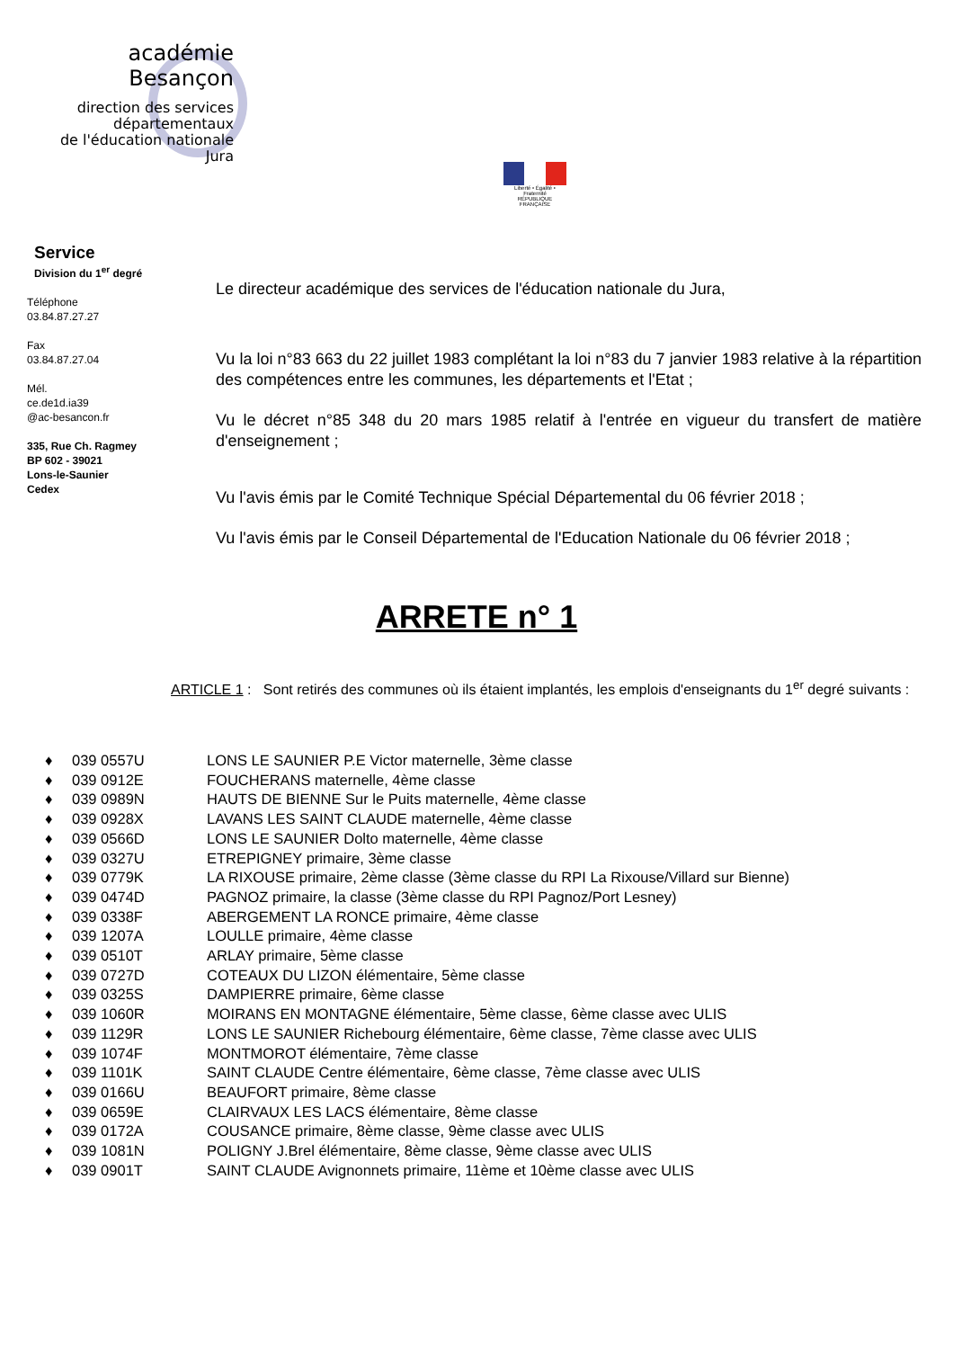académie
Besançon
direction des services
départementaux
de l'éducation nationale
Jura
Liberté • Égalité • Fraternité
RÉPUBLIQUE FRANÇAISE
Service
Division du 1<sup>er</sup> degré
Téléphone
03.84.87.27.27
Fax
03.84.87.27.04
Mél.
ce.de1d.ia39
@ac-besancon.fr
335, Rue Ch. Ragmey
BP 602 - 39021
Lons-le-Saunier
Cedex
Le directeur académique des services de l'éducation nationale du Jura,
Vu la loi n°83 663 du 22 juillet 1983 complétant la loi n°83 du 7 janvier 1983 relative à la répartition des compétences entre les communes, les départements et l'Etat ;
Vu le décret n°85 348 du 20 mars 1985 relatif à l'entrée en vigueur du transfert de matière d'enseignement ;
Vu l'avis émis par le Comité Technique Spécial Départemental du 06 février 2018 ;
Vu l'avis émis par le Conseil Départemental de l'Education Nationale du 06 février 2018 ;
ARRETE n° 1
ARTICLE 1 : Sont retirés des communes où ils étaient implantés, les emplois d'enseignants du 1<sup>er</sup> degré suivants :
♦ 039 0557U LONS LE SAUNIER P.E Victor maternelle, 3ème classe
♦ 039 0912E FOUCHERANS maternelle, 4ème classe
♦ 039 0989N HAUTS DE BIENNE Sur le Puits maternelle, 4ème classe
♦ 039 0928X LAVANS LES SAINT CLAUDE maternelle, 4ème classe
♦ 039 0566D LONS LE SAUNIER Dolto maternelle, 4ème classe
♦ 039 0327U ETREPIGNEY primaire, 3ème classe
♦ 039 0779K LA RIXOUSE primaire, 2ème classe (3ème classe du RPI La Rixouse/Villard sur Bienne)
♦ 039 0474D PAGNOZ primaire, la classe (3ème classe du RPI Pagnoz/Port Lesney)
♦ 039 0338F ABERGEMENT LA RONCE primaire, 4ème classe
♦ 039 1207A LOULLE primaire, 4ème classe
♦ 039 0510T ARLAY primaire, 5ème classe
♦ 039 0727D COTEAUX DU LIZON élémentaire, 5ème classe
♦ 039 0325S DAMPIERRE primaire, 6ème classe
♦ 039 1060R MOIRANS EN MONTAGNE élémentaire, 5ème classe, 6ème classe avec ULIS
♦ 039 1129R LONS LE SAUNIER Richebourg élémentaire, 6ème classe, 7ème classe avec ULIS
♦ 039 1074F MONTMOROT élémentaire, 7ème classe
♦ 039 1101K SAINT CLAUDE Centre élémentaire, 6ème classe, 7ème classe avec ULIS
♦ 039 0166U BEAUFORT primaire, 8ème classe
♦ 039 0659E CLAIRVAUX LES LACS élémentaire, 8ème classe
♦ 039 0172A COUSANCE primaire, 8ème classe, 9ème classe avec ULIS
♦ 039 1081N POLIGNY J.Brel élémentaire, 8ème classe, 9ème classe avec ULIS
♦ 039 0901T SAINT CLAUDE Avignonnets primaire, 11ème et 10ème classe avec ULIS